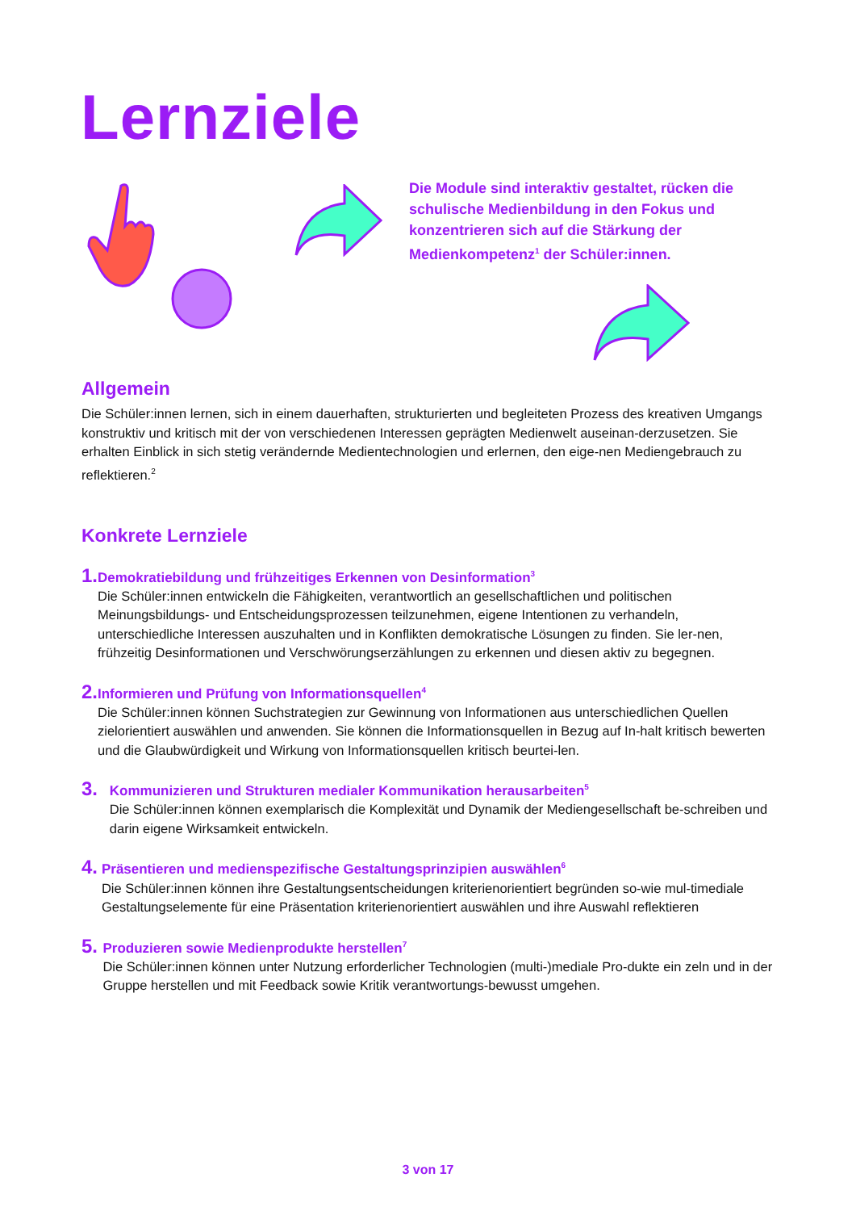Lernziele
Die Module sind interaktiv gestaltet, rücken die schulische Medienbildung in den Fokus und konzentrieren sich auf die Stärkung der Medienkompetenz<sup>1</sup> der Schüler:innen.
Allgemein
Die Schüler:innen lernen, sich in einem dauerhaften, strukturierten und begleiteten Prozess des kreativen Umgangs konstruktiv und kritisch mit der von verschiedenen Interessen geprägten Medienwelt auseinan-derzusetzen. Sie erhalten Einblick in sich stetig verändernde Medientechnologien und erlernen, den eige-nen Mediengebrauch zu reflektieren.<sup>2</sup>
Konkrete Lernziele
1.
Demokratiebildung und frühzeitiges Erkennen von Desinformation<sup>3</sup>
Die Schüler:innen entwickeln die Fähigkeiten, verantwortlich an gesellschaftlichen und politischen Meinungsbildungs- und Entscheidungsprozessen teilzunehmen, eigene Intentionen zu verhandeln, unterschiedliche Interessen auszuhalten und in Konflikten demokratische Lösungen zu finden. Sie ler-nen, frühzeitig Desinformationen und Verschwörungserzählungen zu erkennen und diesen aktiv zu begegnen.
2.
Informieren und Prüfung von Informationsquellen<sup>4</sup>
Die Schüler:innen können Suchstrategien zur Gewinnung von Informationen aus unterschiedlichen Quellen zielorientiert auswählen und anwenden. Sie können die Informationsquellen in Bezug auf In-halt kritisch bewerten und die Glaubwürdigkeit und Wirkung von Informationsquellen kritisch beurtei-len.
3.
Kommunizieren und Strukturen medialer Kommunikation herausarbeiten<sup>5</sup>
Die Schüler:innen können exemplarisch die Komplexität und Dynamik der Mediengesellschaft be-schreiben und darin eigene Wirksamkeit entwickeln.
4.
Präsentieren und medienspezifische Gestaltungsprinzipien auswählen<sup>6</sup>
Die Schüler:innen können ihre Gestaltungsentscheidungen kriterienorientiert begründen so-wie mul-timediale Gestaltungselemente für eine Präsentation kriterienorientiert auswählen und ihre Auswahl reflektieren
5.
Produzieren sowie Medienprodukte herstellen<sup>7</sup>
Die Schüler:innen können unter Nutzung erforderlicher Technologien (multi-)mediale Pro-dukte ein zeln und in der Gruppe herstellen und mit Feedback sowie Kritik verantwortungs-bewusst umgehen.
3 von 17